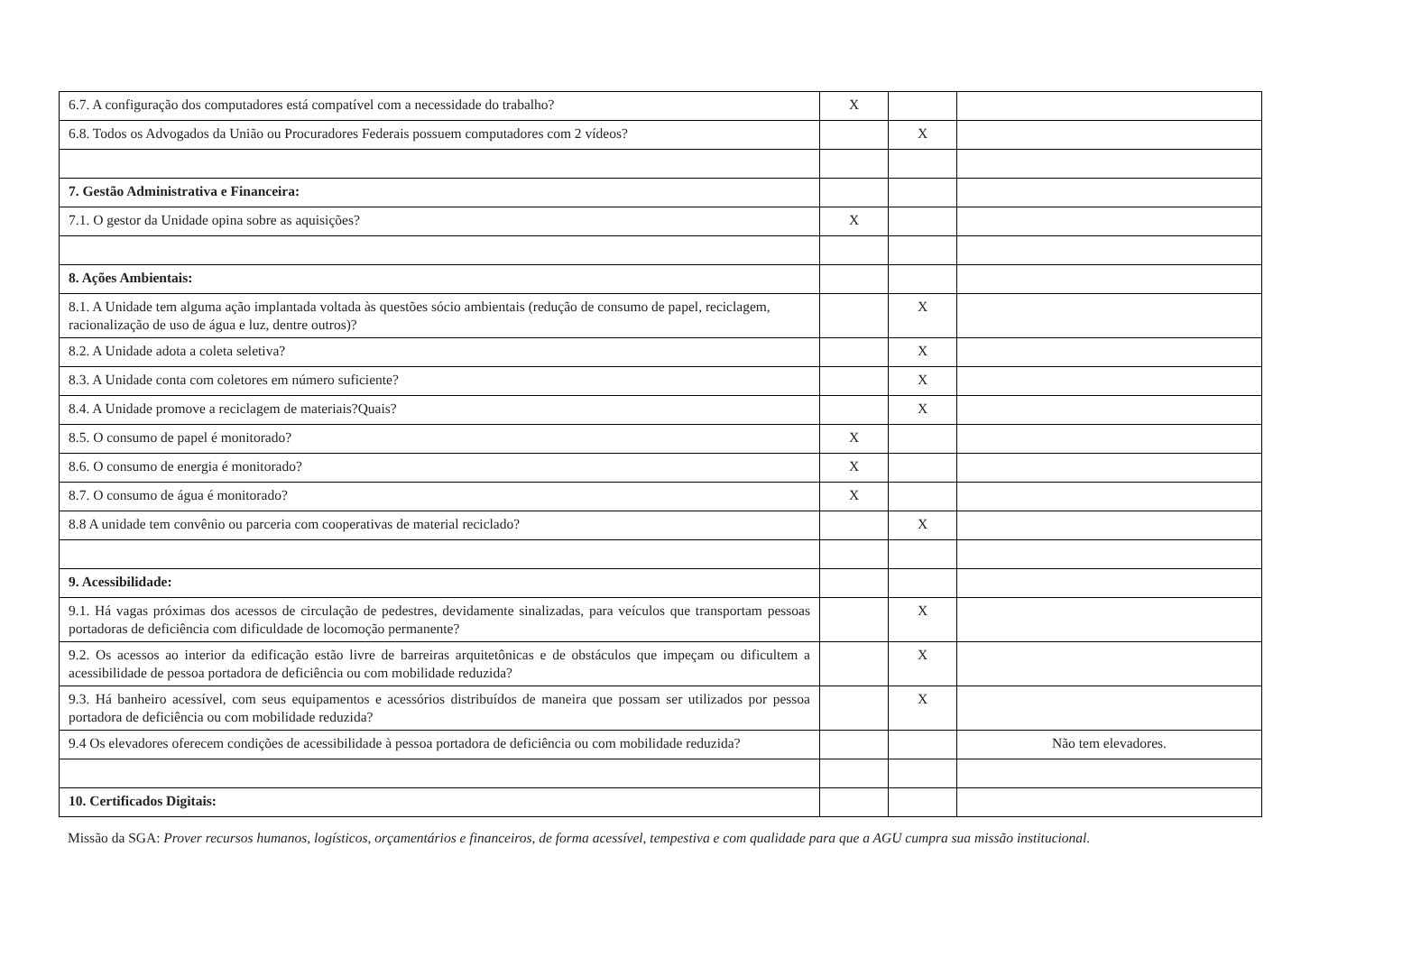| 6.7. A configuração dos computadores está compatível com a necessidade do trabalho? | X | | |
| 6.8. Todos os Advogados da União ou Procuradores Federais possuem computadores com 2 vídeos? | | X | |
| 7. Gestão Administrativa e Financeira: | | | |
| 7.1. O gestor da Unidade opina sobre as aquisições? | X | | |
| 8. Ações Ambientais: | | | |
| 8.1. A Unidade tem alguma ação implantada voltada às questões sócio ambientais (redução de consumo de papel, reciclagem, racionalização de uso de água e luz, dentre outros)? | | X | |
| 8.2. A Unidade adota a coleta seletiva? | | X | |
| 8.3. A Unidade conta com coletores em número suficiente? | | X | |
| 8.4. A Unidade promove a reciclagem de materiais?Quais? | | X | |
| 8.5. O consumo de papel é monitorado? | X | | |
| 8.6. O consumo de energia é monitorado? | X | | |
| 8.7. O consumo de água é monitorado? | X | | |
| 8.8 A unidade tem convênio ou parceria com cooperativas de material reciclado? | | X | |
| 9. Acessibilidade: | | | |
| 9.1. Há vagas próximas dos acessos de circulação de pedestres, devidamente sinalizadas, para veículos que transportam pessoas portadoras de deficiência com dificuldade de locomoção permanente? | | X | |
| 9.2. Os acessos ao interior da edificação estão livre de barreiras arquitetônicas e de obstáculos que impeçam ou dificultem a acessibilidade de pessoa portadora de deficiência ou com mobilidade reduzida? | | X | |
| 9.3. Há banheiro acessível, com seus equipamentos e acessórios distribuídos de maneira que possam ser utilizados por pessoa portadora de deficiência ou com mobilidade reduzida? | | X | |
| 9.4 Os elevadores oferecem condições de acessibilidade à pessoa portadora de deficiência ou com mobilidade reduzida? | | | Não tem elevadores. |
| 10. Certificados Digitais: | | | |
Missão da SGA: Prover recursos humanos, logísticos, orçamentários e financeiros, de forma acessível, tempestiva e com qualidade para que a AGU cumpra sua missão institucional.